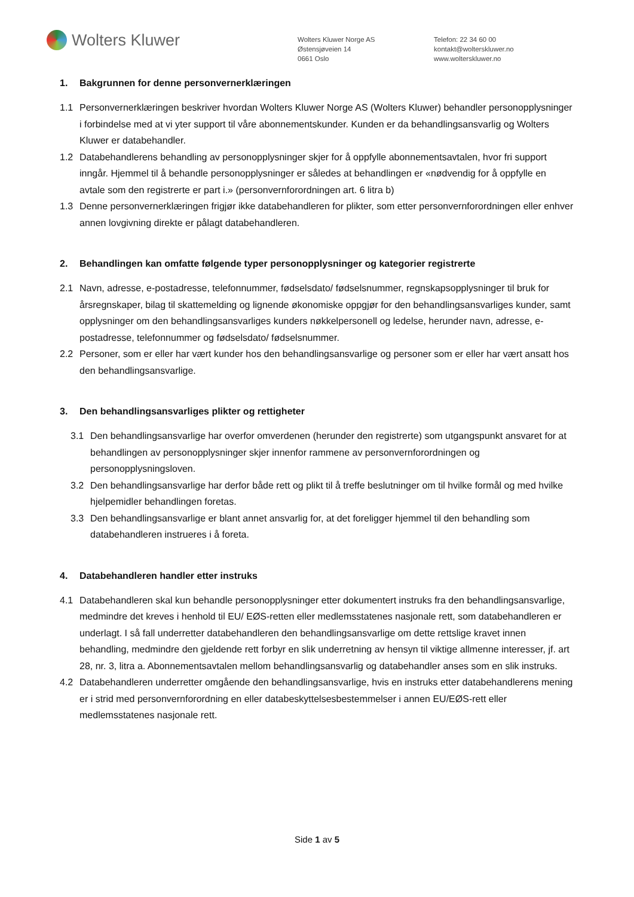Wolters Kluwer
Wolters Kluwer Norge AS
Østensjøveien 14
0661 Oslo
Telefon: 22 34 60 00
kontakt@wolterskluwer.no
www.wolterskluwer.no
1. Bakgrunnen for denne personvernerklæringen
1.1 Personvernerklæringen beskriver hvordan Wolters Kluwer Norge AS (Wolters Kluwer) behandler personopplysninger i forbindelse med at vi yter support til våre abonnementskunder. Kunden er da behandlingsansvarlig og Wolters Kluwer er databehandler.
1.2 Databehandlerens behandling av personopplysninger skjer for å oppfylle abonnementsavtalen, hvor fri support inngår. Hjemmel til å behandle personopplysninger er således at behandlingen er «nødvendig for å oppfylle en avtale som den registrerte er part i.» (personvernforordningen art. 6 litra b)
1.3 Denne personvernerklæringen frigjør ikke databehandleren for plikter, som etter personvernforordningen eller enhver annen lovgivning direkte er pålagt databehandleren.
2. Behandlingen kan omfatte følgende typer personopplysninger og kategorier registrerte
2.1 Navn, adresse, e-postadresse, telefonnummer, fødselsdato/ fødselsnummer, regnskapsopplysninger til bruk for årsregnskaper, bilag til skattemelding og lignende økonomiske oppgjør for den behandlingsansvarliges kunder, samt opplysninger om den behandlingsansvarliges kunders nøkkelpersonell og ledelse, herunder navn, adresse, e-postadresse, telefonnummer og fødselsdato/ fødselsnummer.
2.2 Personer, som er eller har vært kunder hos den behandlingsansvarlige og personer som er eller har vært ansatt hos den behandlingsansvarlige.
3. Den behandlingsansvarliges plikter og rettigheter
3.1 Den behandlingsansvarlige har overfor omverdenen (herunder den registrerte) som utgangspunkt ansvaret for at behandlingen av personopplysninger skjer innenfor rammene av personvernforordningen og personopplysningsloven.
3.2 Den behandlingsansvarlige har derfor både rett og plikt til å treffe beslutninger om til hvilke formål og med hvilke hjelpemidler behandlingen foretas.
3.3 Den behandlingsansvarlige er blant annet ansvarlig for, at det foreligger hjemmel til den behandling som databehandleren instrueres i å foreta.
4. Databehandleren handler etter instruks
4.1 Databehandleren skal kun behandle personopplysninger etter dokumentert instruks fra den behandlingsansvarlige, medmindre det kreves i henhold til EU/ EØS-retten eller medlemsstatenes nasjonale rett, som databehandleren er underlagt. I så fall underretter databehandleren den behandlingsansvarlige om dette rettslige kravet innen behandling, medmindre den gjeldende rett forbyr en slik underretning av hensyn til viktige allmenne interesser, jf. art 28, nr. 3, litra a. Abonnementsavtalen mellom behandlingsansvarlig og databehandler anses som en slik instruks.
4.2 Databehandleren underretter omgående den behandlingsansvarlige, hvis en instruks etter databehandlerens mening er i strid med personvernforordning en eller databeskyttelsesbestemmelser i annen EU/EØS-rett eller medlemsstatenes nasjonale rett.
Side 1 av 5